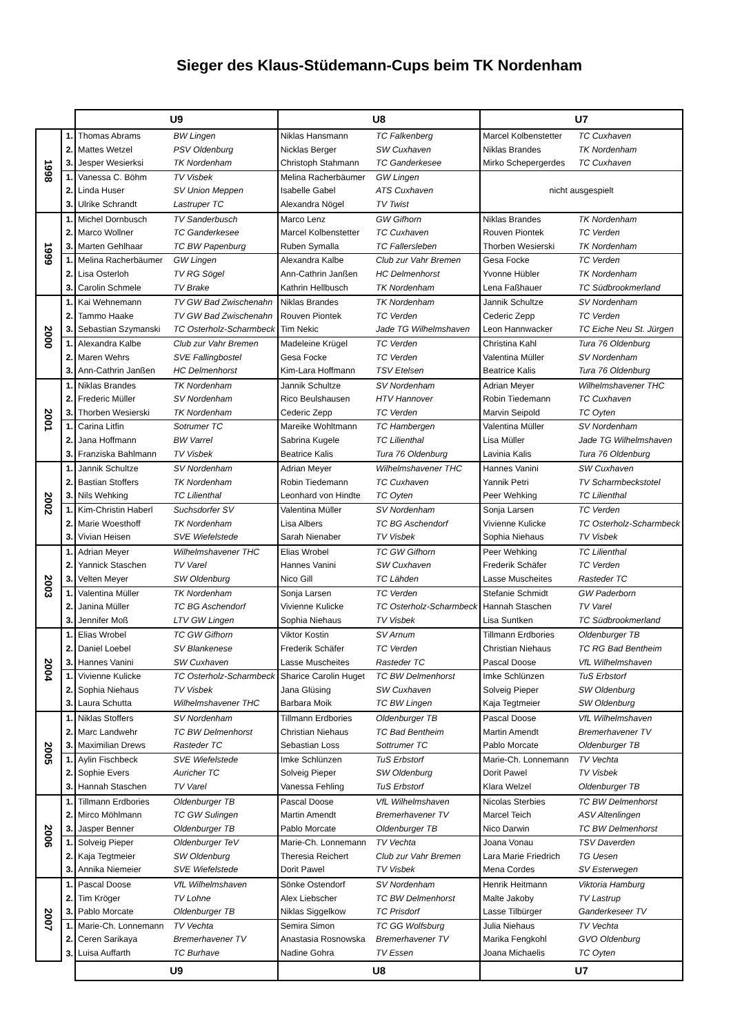Sieger des Klaus-Stüdemann-Cups beim TK Nordenham
| | | U9 | | U8 | | U7 | |
| --- | --- | --- | --- | --- | --- | --- | --- |
| 1998 | 1. | Thomas Abrams | BW Lingen | Niklas Hansmann | TC Falkenberg | Marcel Kolbenstetter | TC Cuxhaven |
| | 2. | Mattes Wetzel | PSV Oldenburg | Nicklas Berger | SW Cuxhaven | Niklas Brandes | TK Nordenham |
| | 3. | Jesper Wesierksi | TK Nordenham | Christoph Stahmann | TC Ganderkesee | Mirko Schepergerdes | TC Cuxhaven |
| | 1. | Vanessa C. Böhm | TV Visbek | Melina Racherbäumer | GW Lingen | nicht ausgespielt | |
| | 2. | Linda Huser | SV Union Meppen | Isabelle Gabel | ATS Cuxhaven | | |
| | 3. | Ulrike Schrandt | Lastruper TC | Alexandra Nögel | TV Twist | | |
| 1999 | 1. | Michel Dornbusch | TV Sanderbusch | Marco Lenz | GW Gifhorn | Niklas Brandes | TK Nordenham |
| | 2. | Marco Wollner | TC Ganderkesee | Marcel Kolbenstetter | TC Cuxhaven | Rouven Piontek | TC Verden |
| | 3. | Marten Gehlhaar | TC BW Papenburg | Ruben Symalla | TC Fallersleben | Thorben Wesierski | TK Nordenham |
| | 1. | Melina Racherbäumer | GW Lingen | Alexandra Kalbe | Club zur Vahr Bremen | Gesa Focke | TC Verden |
| | 2. | Lisa Osterloh | TV RG Sögel | Ann-Cathrin Janßen | HC Delmenhorst | Yvonne Hübler | TK Nordenham |
| | 3. | Carolin Schmele | TV Brake | Kathrin Hellbusch | TK Nordenham | Lena Faßhauer | TC Südbrookmerland |
| 2000 | 1. | Kai Wehnemann | TV GW Bad Zwischenahn | Niklas Brandes | TK Nordenham | Jannik Schultze | SV Nordenham |
| | 2. | Tammo Haake | TV GW Bad Zwischenahn | Rouven Piontek | TC Verden | Cederic Zepp | TC Verden |
| | 3. | Sebastian Szymanski | TC Osterholz-Scharmbeck | Tim Nekic | Jade TG Wilhelmshaven | Leon Hannwacker | TC Eiche Neu St. Jürgen |
| | 1. | Alexandra Kalbe | Club zur Vahr Bremen | Madeleine Krügel | TC Verden | Christina Kahl | Tura 76 Oldenburg |
| | 2. | Maren Wehrs | SVE Fallingbostel | Gesa Focke | TC Verden | Valentina Müller | SV Nordenham |
| | 3. | Ann-Cathrin Janßen | HC Delmenhorst | Kim-Lara Hoffmann | TSV Etelsen | Beatrice Kalis | Tura 76 Oldenburg |
| 2001 | 1. | Niklas Brandes | TK Nordenham | Jannik Schultze | SV Nordenham | Adrian Meyer | Wilhelmshavener THC |
| | 2. | Frederic Müller | SV Nordenham | Rico Beulshausen | HTV Hannover | Robin Tiedemann | TC Cuxhaven |
| | 3. | Thorben Wesierski | TK Nordenham | Cederic Zepp | TC Verden | Marvin Seipold | TC Oyten |
| | 1. | Carina Litfin | Sotrumer TC | Mareike Wohltmann | TC Hambergen | Valentina Müller | SV Nordenham |
| | 2. | Jana Hoffmann | BW Varrel | Sabrina Kugele | TC Lilienthal | Lisa Müller | Jade TG Wilhelmshaven |
| | 3. | Franziska Bahlmann | TV Visbek | Beatrice Kalis | Tura 76 Oldenburg | Lavinia Kalis | Tura 76 Oldenburg |
| 2002 | 1. | Jannik Schultze | SV Nordenham | Adrian Meyer | Wilhelmshavener THC | Hannes Vanini | SW Cuxhaven |
| | 2. | Bastian Stoffers | TK Nordenham | Robin Tiedemann | TC Cuxhaven | Yannik Petri | TV Scharmbeckstotel |
| | 3. | Nils Wehking | TC Lilienthal | Leonhard von Hindte | TC Oyten | Peer Wehking | TC Lilienthal |
| | 1. | Kim-Christin Haberl | Suchsdorfer SV | Valentina Müller | SV Nordenham | Sonja Larsen | TC Verden |
| | 2. | Marie Woesthoff | TK Nordenham | Lisa Albers | TC BG Aschendorf | Vivienne Kulicke | TC Osterholz-Scharmbeck |
| | 3. | Vivian Heisen | SVE Wiefelstede | Sarah Nienaber | TV Visbek | Sophia Niehaus | TV Visbek |
| 2003 | 1. | Adrian Meyer | Wilhelmshavener THC | Elias Wrobel | TC GW Gifhorn | Peer Wehking | TC Lilienthal |
| | 2. | Yannick Staschen | TV Varel | Hannes Vanini | SW Cuxhaven | Frederik Schäfer | TC Verden |
| | 3. | Velten Meyer | SW Oldenburg | Nico Gill | TC Lähden | Lasse Muscheites | Rasteder TC |
| | 1. | Valentina Müller | TK Nordenham | Sonja Larsen | TC Verden | Stefanie Schmidt | GW Paderborn |
| | 2. | Janina Müller | TC BG Aschendorf | Vivienne Kulicke | TC Osterholz-Scharmbeck | Hannah Staschen | TV Varel |
| | 3. | Jennifer Moß | LTV GW Lingen | Sophia Niehaus | TV Visbek | Lisa Suntken | TC Südbrookmerland |
| 2004 | 1. | Elias Wrobel | TC GW Gifhorn | Viktor Kostin | SV Arnum | Tillmann Erdbories | Oldenburger TB |
| | 2. | Daniel Loebel | SV Blankenese | Frederik Schäfer | TC Verden | Christian Niehaus | TC RG Bad Bentheim |
| | 3. | Hannes Vanini | SW Cuxhaven | Lasse Muscheites | Rasteder TC | Pascal Doose | VfL Wilhelmshaven |
| | 1. | Vivienne Kulicke | TC Osterholz-Scharmbeck | Sharice Carolin Huget | TC BW Delmenhorst | Imke Schlünzen | TuS Erbstorf |
| | 2. | Sophia Niehaus | TV Visbek | Jana Glüsing | SW Cuxhaven | Solveig Pieper | SW Oldenburg |
| | 3. | Laura Schutta | Wilhelmshavener THC | Barbara Moik | TC BW Lingen | Kaja Tegtmeier | SW Oldenburg |
| 2005 | 1. | Niklas Stoffers | SV Nordenham | Tillmann Erdbories | Oldenburger TB | Pascal Doose | VfL Wilhelmshaven |
| | 2. | Marc Landwehr | TC BW Delmenhorst | Christian Niehaus | TC Bad Bentheim | Martin Amendt | Bremerhavener TV |
| | 3. | Maximilian Drews | Rasteder TC | Sebastian Loss | Sottrumer TC | Pablo Morcate | Oldenburger TB |
| | 1. | Aylin Fischbeck | SVE Wiefelstede | Imke Schlünzen | TuS Erbstorf | Marie-Ch. Lonnemann | TV Vechta |
| | 2. | Sophie Evers | Auricher TC | Solveig Pieper | SW Oldenburg | Dorit Pawel | TV Visbek |
| | 3. | Hannah Staschen | TV Varel | Vanessa Fehling | TuS Erbstorf | Klara Welzel | Oldenburger TB |
| 2006 | 1. | Tillmann Erdbories | Oldenburger TB | Pascal Doose | VfL Wilhelmshaven | Nicolas Sterbies | TC BW Delmenhorst |
| | 2. | Mirco Möhlmann | TC GW Sulingen | Martin Amendt | Bremerhavener TV | Marcel Teich | ASV Altenlingen |
| | 3. | Jasper Benner | Oldenburger TB | Pablo Morcate | Oldenburger TB | Nico Darwin | TC BW Delmenhorst |
| | 1. | Solveig Pieper | Oldenburger TeV | Marie-Ch. Lonnemann | TV Vechta | Joana Vonau | TSV Daverden |
| | 2. | Kaja Tegtmeier | SW Oldenburg | Theresia Reichert | Club zur Vahr Bremen | Lara Marie Friedrich | TG Uesen |
| | 3. | Annika Niemeier | SVE Wiefelstede | Dorit Pawel | TV Visbek | Mena Cordes | SV Esterwegen |
| 2007 | 1. | Pascal Doose | VfL Wilhelmshaven | Sönke Ostendorf | SV Nordenham | Henrik Heitmann | Viktoria Hamburg |
| | 2. | Tim Kröger | TV Lohne | Alex Liebscher | TC BW Delmenhorst | Malte Jakoby | TV Lastrup |
| | 3. | Pablo Morcate | Oldenburger TB | Niklas Siggelkow | TC Prisdorf | Lasse Tilbürger | Ganderkeseer TV |
| | 1. | Marie-Ch. Lonnemann | TV Vechta | Semira Simon | TC GG Wolfsburg | Julia Niehaus | TV Vechta |
| | 2. | Ceren Sarikaya | Bremerhavener TV | Anastasia Rosnowska | Bremerhavener TV | Marika Fengkohl | GVO Oldenburg |
| | 3. | Luisa Auffarth | TC Burhave | Nadine Gohra | TV Essen | Joana Michaelis | TC Oyten |
| | | U9 | | U8 | | U7 | |